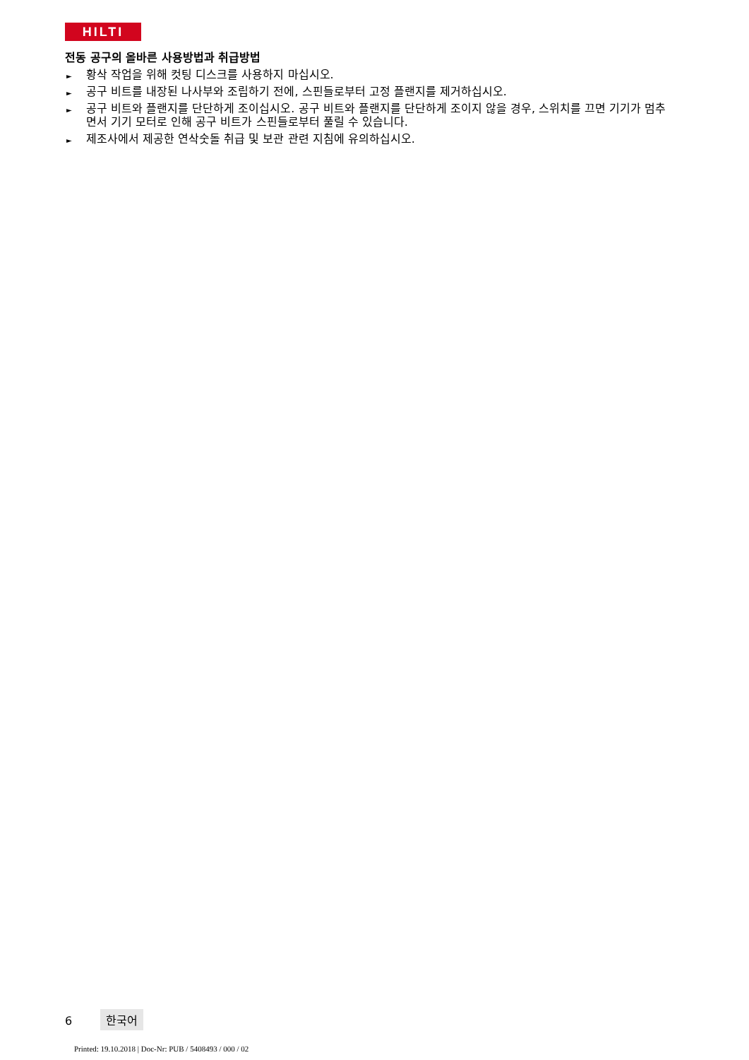HILTI
전동 공구의 올바른 사용방법과 취급방법
► 황삭 작업을 위해 컷팅 디스크를 사용하지 마십시오.
► 공구 비트를 내장된 나사부와 조립하기 전에, 스핀들로부터 고정 플랜지를 제거하십시오.
► 공구 비트와 플랜지를 단단하게 조이십시오. 공구 비트와 플랜지를 단단하게 조이지 않을 경우, 스위치를 끄면 기기가 멈추면서 기기 모터로 인해 공구 비트가 스핀들로부터 풀릴 수 있습니다.
► 제조사에서 제공한 연삭숫돌 취급 및 보관 관련 지침에 유의하십시오.
6 한국어
Printed: 19.10.2018 | Doc-Nr: PUB / 5408493 / 000 / 02